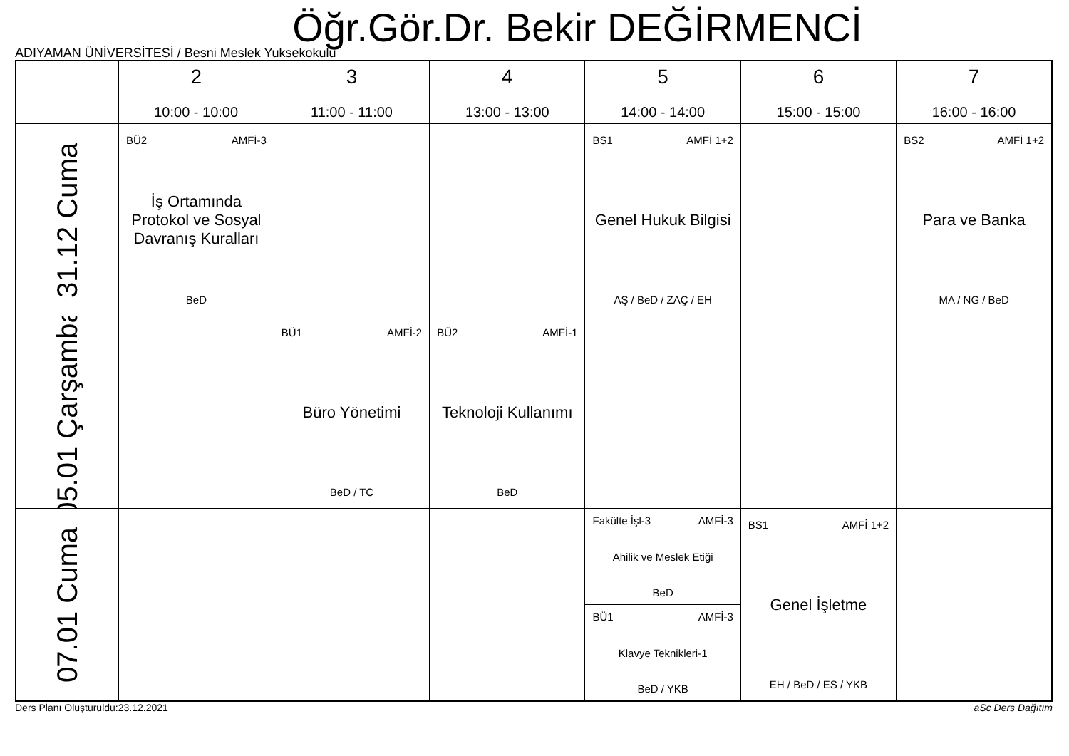Öğr.Gör.Dr. Bekir DEĞİRMENCİ
ADIYAMAN ÜNİVERSİTESİ / Besni Meslek Yuksekokulu
| | 2 10:00 - 10:00 | 3 11:00 - 11:00 | 4 13:00 - 13:00 | 5 14:00 - 14:00 | 6 15:00 - 15:00 | 7 16:00 - 16:00 |
| --- | --- | --- | --- | --- | --- | --- |
| 31.12 Cuma | BÜ2 AMFİ-3 İş Ortamında Protokol ve Sosyal Davranış Kuralları BeD | | | BS1 AMFİ 1+2 Genel Hukuk Bilgisi AŞ / BeD / ZAÇ / EH | | BS2 AMFİ 1+2 Para ve Banka MA / NG / BeD |
| 05.01 Çarşamba | | BÜ1 AMFİ-2 Büro Yönetimi BeD / TC | BÜ2 AMFİ-1 Teknoloji Kullanımı BeD | | | |
| 07.01 Cuma | | | | Fakülte İşl-3 AMFİ-3 Ahilik ve Meslek Etiği BeD BÜ1 AMFİ-3 Klavye Teknikleri-1 BeD / YKB | BS1 AMFİ 1+2 Genel İşletme EH / BeD / ES / YKB | |
Ders Planı Oluşturuldu:23.12.2021 aSc Ders Dağıtım